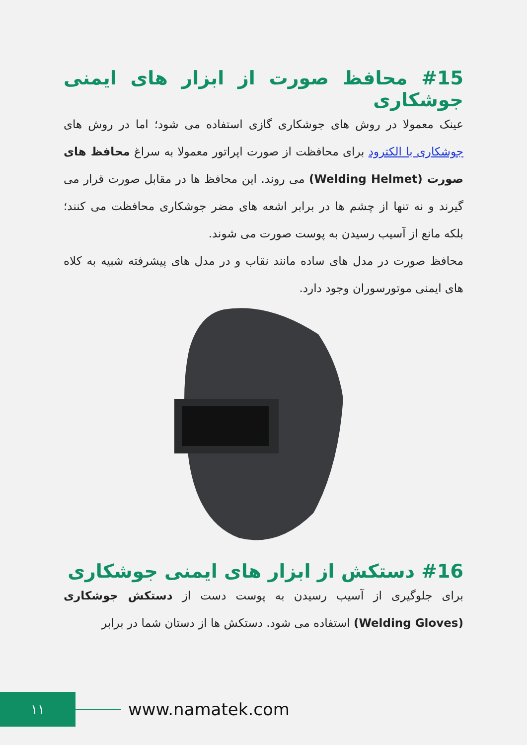#15 محافظ صورت از ابزار های ایمنی جوشکاری
عینک معمولا در روش های جوشکاری گازی استفاده می شود؛ اما در روش های جوشکاری با الکترود برای محافظت از صورت اپراتور معمولا به سراغ محافظ های صورت (Welding Helmet) می روند. این محافظ ها در مقابل صورت قرار می گیرند و نه تنها از چشم ها در برابر اشعه های مضر جوشکاری محافظت می کنند؛ بلکه مانع از آسیب رسیدن به پوست صورت می شوند.
محافظ صورت در مدل های ساده مانند نقاب و در مدل های پیشرفته شبیه به کلاه های ایمنی موتورسوران وجود دارد.
#16 دستکش از ابزار های ایمنی جوشکاری
برای جلوگیری از آسیب رسیدن به پوست دست از دستکش جوشکاری (Welding Gloves) استفاده می شود. دستکش ها از دستان شما در برابر
۱۱
www.namatek.com